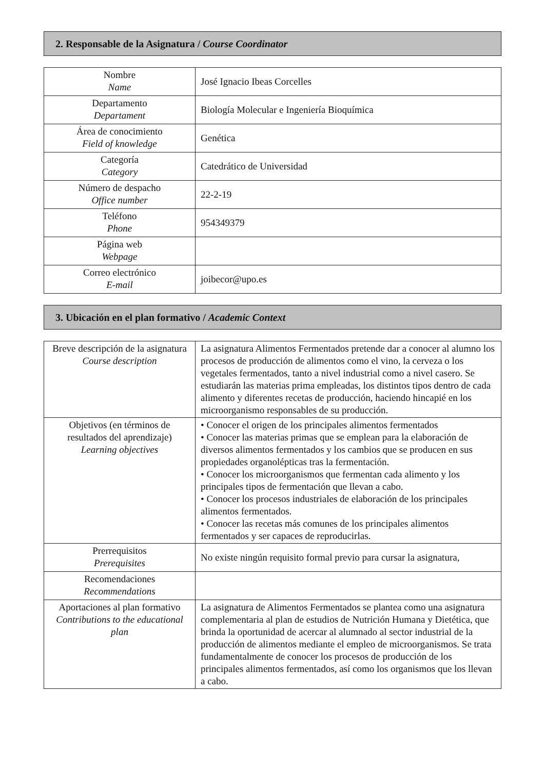2. Responsable de la Asignatura / Course Coordinator
| Nombre Name | José Ignacio Ibeas Corcelles |
| Departamento Departament | Biología Molecular e Ingeniería Bioquímica |
| Área de conocimiento Field of knowledge | Genética |
| Categoría Category | Catedrático de Universidad |
| Número de despacho Office number | 22-2-19 |
| Teléfono Phone | 954349379 |
| Página web Webpage | |
| Correo electrónico E-mail | joibecor@upo.es |
3. Ubicación en el plan formativo / Academic Context
| Breve descripción de la asignatura Course description | La asignatura Alimentos Fermentados pretende dar a conocer al alumno los procesos de producción de alimentos como el vino, la cerveza o los vegetales fermentados, tanto a nivel industrial como a nivel casero. Se estudiarán las materias prima empleadas, los distintos tipos dentro de cada alimento y diferentes recetas de producción, haciendo hincapié en los microorganismo responsables de su producción. |
| Objetivos (en términos de resultados del aprendizaje) Learning objectives | • Conocer el origen de los principales alimentos fermentados • Conocer las materias primas que se emplean para la elaboración de diversos alimentos fermentados y los cambios que se producen en sus propiedades organolépticas tras la fermentación. • Conocer los microorganismos que fermentan cada alimento y los principales tipos de fermentación que llevan a cabo. • Conocer los procesos industriales de elaboración de los principales alimentos fermentados. • Conocer las recetas más comunes de los principales alimentos fermentados y ser capaces de reproducirlas. |
| Prerrequisitos Prerequisites | No existe ningún requisito formal previo para cursar la asignatura, |
| Recomendaciones Recommendations | |
| Aportaciones al plan formativo Contributions to the educational plan | La asignatura de Alimentos Fermentados se plantea como una asignatura complementaria al plan de estudios de Nutrición Humana y Dietética, que brinda la oportunidad de acercar al alumnado al sector industrial de la producción de alimentos mediante el empleo de microorganismos. Se trata fundamentalmente de conocer los procesos de producción de los principales alimentos fermentados, así como los organismos que los llevan a cabo. |